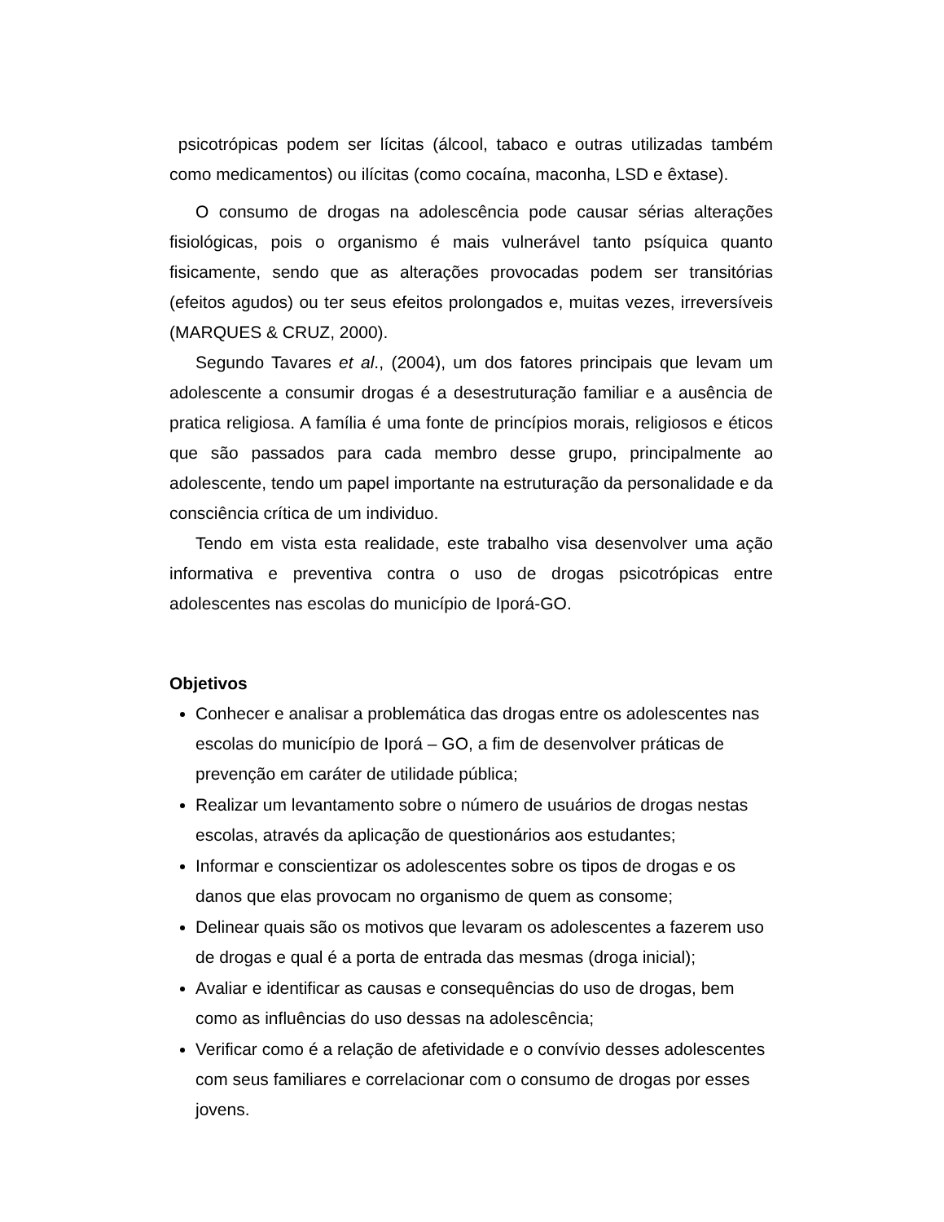psicotrópicas podem ser lícitas (álcool, tabaco e outras utilizadas também como medicamentos) ou ilícitas (como cocaína, maconha, LSD e êxtase).
O consumo de drogas na adolescência pode causar sérias alterações fisiológicas, pois o organismo é mais vulnerável tanto psíquica quanto fisicamente, sendo que as alterações provocadas podem ser transitórias (efeitos agudos) ou ter seus efeitos prolongados e, muitas vezes, irreversíveis (MARQUES & CRUZ, 2000).
Segundo Tavares et al., (2004), um dos fatores principais que levam um adolescente a consumir drogas é a desestruturação familiar e a ausência de pratica religiosa. A família é uma fonte de princípios morais, religiosos e éticos que são passados para cada membro desse grupo, principalmente ao adolescente, tendo um papel importante na estruturação da personalidade e da consciência crítica de um individuo.
Tendo em vista esta realidade, este trabalho visa desenvolver uma ação informativa e preventiva contra o uso de drogas psicotrópicas entre adolescentes nas escolas do município de Iporá-GO.
Objetivos
Conhecer e analisar a problemática das drogas entre os adolescentes nas escolas do município de Iporá – GO, a fim de desenvolver práticas de prevenção em caráter de utilidade pública;
Realizar um levantamento sobre o número de usuários de drogas nestas escolas, através da aplicação de questionários aos estudantes;
Informar e conscientizar os adolescentes sobre os tipos de drogas e os danos que elas provocam no organismo de quem as consome;
Delinear quais são os motivos que levaram os adolescentes a fazerem uso de drogas e qual é a porta de entrada das mesmas (droga inicial);
Avaliar e identificar as causas e consequências do uso de drogas, bem como as influências do uso dessas na adolescência;
Verificar como é a relação de afetividade e o convívio desses adolescentes com seus familiares e correlacionar com o consumo de drogas por esses jovens.